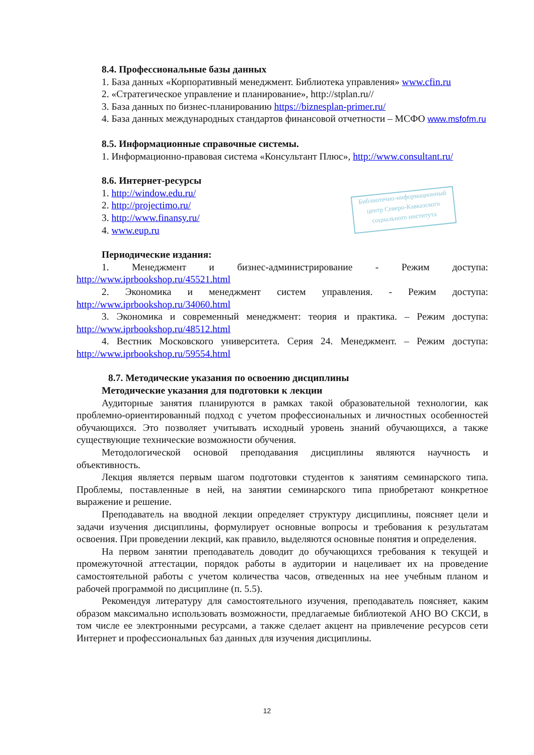8.4. Профессиональные базы данных
1. База данных «Корпоративный менеджмент. Библиотека управления» www.cfin.ru
2. «Стратегическое управление и планирование», http://stplan.ru//
3. База данных по бизнес-планированию https://biznesplan-primer.ru/
4. База данных международных стандартов финансовой отчетности – МСФО www.msfofm.ru
8.5. Информационные справочные системы.
1. Информационно-правовая система «Консультант Плюс», http://www.consultant.ru/
8.6. Интернет-ресурсы
1. http://window.edu.ru/
2. http://projectimo.ru/
3. http://www.finansy.ru/
4. www.eup.ru
Периодические издания:
1. Менеджмент и бизнес-администрирование - Режим доступа: http://www.iprbookshop.ru/45521.html
2. Экономика и менеджмент систем управления. - Режим доступа: http://www.iprbookshop.ru/34060.html
3. Экономика и современный менеджмент: теория и практика. – Режим доступа: http://www.iprbookshop.ru/48512.html
4. Вестник Московского университета. Серия 24. Менеджмент. – Режим доступа: http://www.iprbookshop.ru/59554.html
8.7. Методические указания по освоению дисциплины
Методические указания для подготовки к лекции
Аудиторные занятия планируются в рамках такой образовательной технологии, как проблемно-ориентированный подход с учетом профессиональных и личностных особенностей обучающихся. Это позволяет учитывать исходный уровень знаний обучающихся, а также существующие технические возможности обучения.
Методологической основой преподавания дисциплины являются научность и объективность.
Лекция является первым шагом подготовки студентов к занятиям семинарского типа. Проблемы, поставленные в ней, на занятии семинарского типа приобретают конкретное выражение и решение.
Преподаватель на вводной лекции определяет структуру дисциплины, поясняет цели и задачи изучения дисциплины, формулирует основные вопросы и требования к результатам освоения. При проведении лекций, как правило, выделяются основные понятия и определения.
На первом занятии преподаватель доводит до обучающихся требования к текущей и промежуточной аттестации, порядок работы в аудитории и нацеливает их на проведение самостоятельной работы с учетом количества часов, отведенных на нее учебным планом и рабочей программой по дисциплине (п. 5.5).
Рекомендуя литературу для самостоятельного изучения, преподаватель поясняет, каким образом максимально использовать возможности, предлагаемые библиотекой АНО ВО СКСИ, в том числе ее электронными ресурсами, а также сделает акцент на привлечение ресурсов сети Интернет и профессиональных баз данных для изучения дисциплины.
Библиотечно-информационный центр Северо-Кавказского социального института
12